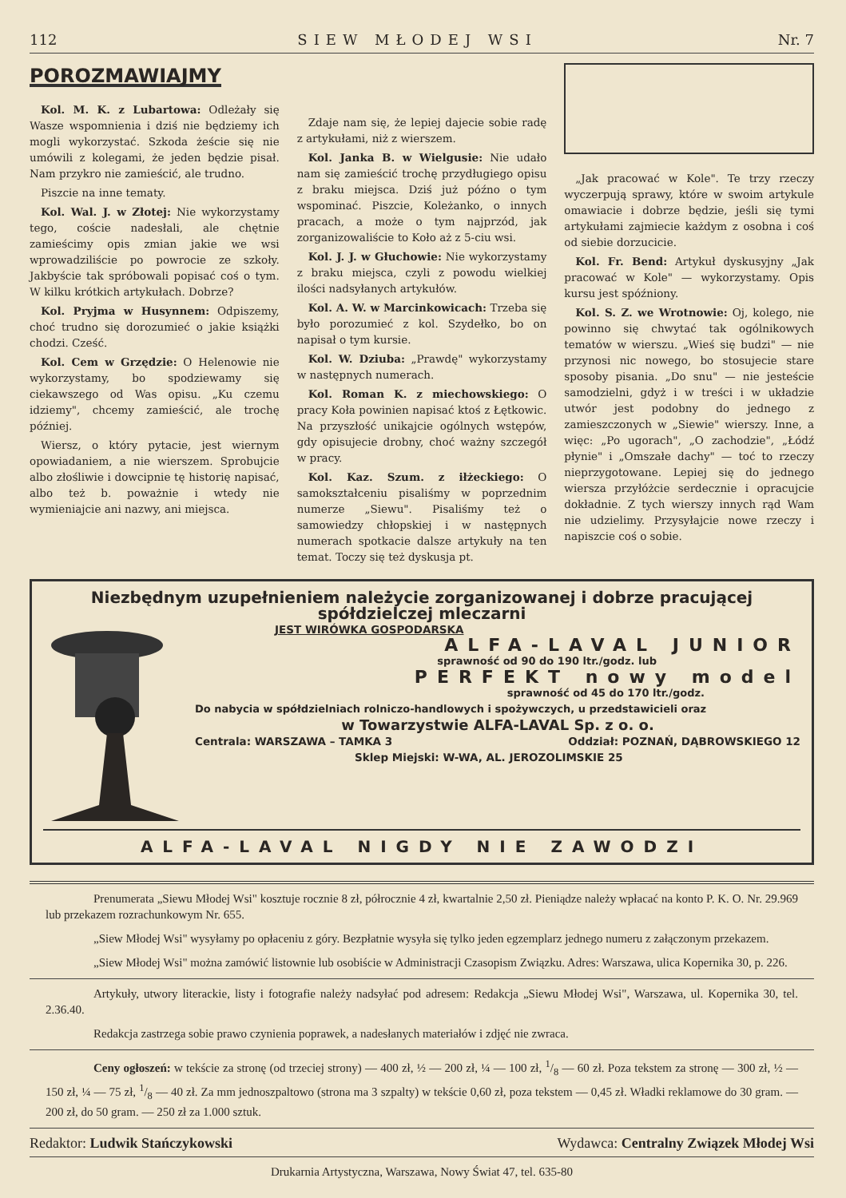112 SIEW MŁODEJ WSI Nr. 7
POROZMAWIAJMY
Kol. M. K. z Lubartowa: Odleżały się Wasze wspomnienia i dziś nie będziemy ich mogli wykorzystać. Szkoda żeście się nie umówili z kolegami, że jeden będzie pisał. Nam przykro nie zamieścić, ale trudno.
Piszcie na inne tematy.
Kol. Wal. J. w Złotej: Nie wykorzystamy tego, coście nadesłali, ale chętnie zamieścimy opis zmian jakie we wsi wprowadziliście po powrocie ze szkoły. Jakbyście tak spróbowali popisać coś o tym. W kilku krótkich artykułach. Dobrze?
Kol. Pryjma w Husynnem: Odpiszemy, choć trudno się dorozumieć o jakie książki chodzi. Cześć.
Kol. Cem w Grzędzie: O Helenowie nie wykorzystamy, bo spodziewamy się ciekawszego od Was opisu. „Ku czemu idziemy", chcemy zamieścić, ale trochę później.
Wiersz, o który pytacie, jest wiernym opowiadaniem, a nie wierszem. Sprobujcie albo złośliwie i dowcipnie tę historię napisać, albo też b. poważnie i wtedy nie wymieniajcie ani nazwy, ani miejsca.
Zdaje nam się, że lepiej dajecie sobie radę z artykułami, niż z wierszem.
Kol. Janka B. w Wielgusie: Nie udało nam się zamieścić trochę przydługiego opisu z braku miejsca. Dziś już późno o tym wspominać. Piszcie, Koleżanko, o innych pracach, a może o tym najprzód, jak zorganizowaliście to Koło aż z 5-ciu wsi.
Kol. J. J. w Głuchowie: Nie wykorzystamy z braku miejsca, czyli z powodu wielkiej ilości nadsyłanych artykułów.
Kol. A. W. w Marcinkowicach: Trzeba się było porozumieć z kol. Szydełko, bo on napisał o tym kursie.
Kol. W. Dziuba: „Prawdę" wykorzystamy w następnych numerach.
Kol. Roman K. z miechowskiego: O pracy Koła powinien napisać ktoś z Łętkowic. Na przyszłość unikajcie ogólnych wstępów, gdy opisujecie drobny, choć ważny szczegół w pracy.
Kol. Kaz. Szum. z iłżeckiego: O samokształceniu pisaliśmy w poprzednim numerze „Siewu". Pisaliśmy też o samowiedzy chłopskiej i w następnych numerach spotkacie dalsze artykuły na ten temat. Toczy się też dyskusja pt.
„Jak pracować w Kole". Te trzy rzeczy wyczerpują sprawy, które w swoim artykule omawiacie i dobrze będzie, jeśli się tymi artykułami zajmiecie każdym z osobna i coś od siebie dorzucicie.
Kol. Fr. Bend: Artykuł dyskusyjny „Jak pracować w Kole" — wykorzystamy. Opis kursu jest spóźniony.
Kol. S. Z. we Wrotnowie: Oj, kolego, nie powinno się chwytać tak ogólnikowych tematów w wierszu. „Wieś się budzi" — nie przynosi nic nowego, bo stosujecie stare sposoby pisania. „Do snu" — nie jesteście samodzielni, gdyż i w treści i w układzie utwór jest podobny do jednego z zamieszczonych w „Siewie" wierszy. Inne, a więc: „Po ugorach", „O zachodzie", „Łódź płynie" i „Omszałe dachy" — toć to rzeczy nieprzygotowane. Lepiej się do jednego wiersza przyłóżcie serdecznie i opracujcie dokładnie. Z tych wierszy innych rąd Wam nie udzielimy. Przysyłajcie nowe rzeczy i napiszcie coś o sobie.
Niezbędnym uzupełnieniem należycie zorganizowanej i dobrze pracującej spółdzielczej mleczarni
JEST WIRÓWKA GOSPODARSKA
ALFA-LAVAL JUNIOR
sprawność od 90 do 190 ltr./godz. lub
PERFEKT nowy model
sprawność od 45 do 170 ltr./godz.
Do nabycia w spółdzielniach rolniczo-handlowych i spożywczych, u przedstawicieli oraz
w Towarzystwie ALFA-LAVAL Sp. z o. o.
Centrala: WARSZAWA – TAMKA 3 Oddział: POZNAŃ, DĄBROWSKIEGO 12
Sklep Miejski: W-WA, AL. JEROZOLIMSKIE 25
ALFA-LAVAL NIGDY NIE ZAWODZI
Prenumerata „Siewu Młodej Wsi" kosztuje rocznie 8 zł, półrocznie 4 zł, kwartalnie 2,50 zł. Pieniądze należy wpłacać na konto P. K. O. Nr. 29.969 lub przekazem rozrachunkowym Nr. 655.
„Siew Młodej Wsi" wysyłamy po opłaceniu z góry. Bezpłatnie wysyła się tylko jeden egzemplarz jednego numeru z załączonym przekazem.
„Siew Młodej Wsi" można zamówić listownie lub osobiście w Administracji Czasopism Związku. Adres: Warszawa, ulica Kopernika 30, p. 226.
Artykuły, utwory literackie, listy i fotografie należy nadsyłać pod adresem: Redakcja „Siewu Młodej Wsi", Warszawa, ul. Kopernika 30, tel. 2.36.40.
Redakcja zastrzega sobie prawo czynienia poprawek, a nadesłanych materiałów i zdjęć nie zwraca.
Ceny ogłoszeń: w tekście za stronę (od trzeciej strony) — 400 zł, ½ — 200 zł, ¼ — 100 zł, 1/8 — 60 zł. Poza tekstem za stronę — 300 zł, ½ — 150 zł, ¼ — 75 zł, 1/8 — 40 zł. Za mm jednoszpaltowo (strona ma 3 szpalty) w tekście 0,60 zł, poza tekstem — 0,45 zł. Władki reklamowe do 30 gram. — 200 zł, do 50 gram. — 250 zł za 1.000 sztuk.
Redaktor: Ludwik Stańczykowski Wydawca: Centralny Związek Młodej Wsi
Drukarnia Artystyczna, Warszawa, Nowy Świat 47, tel. 635-80